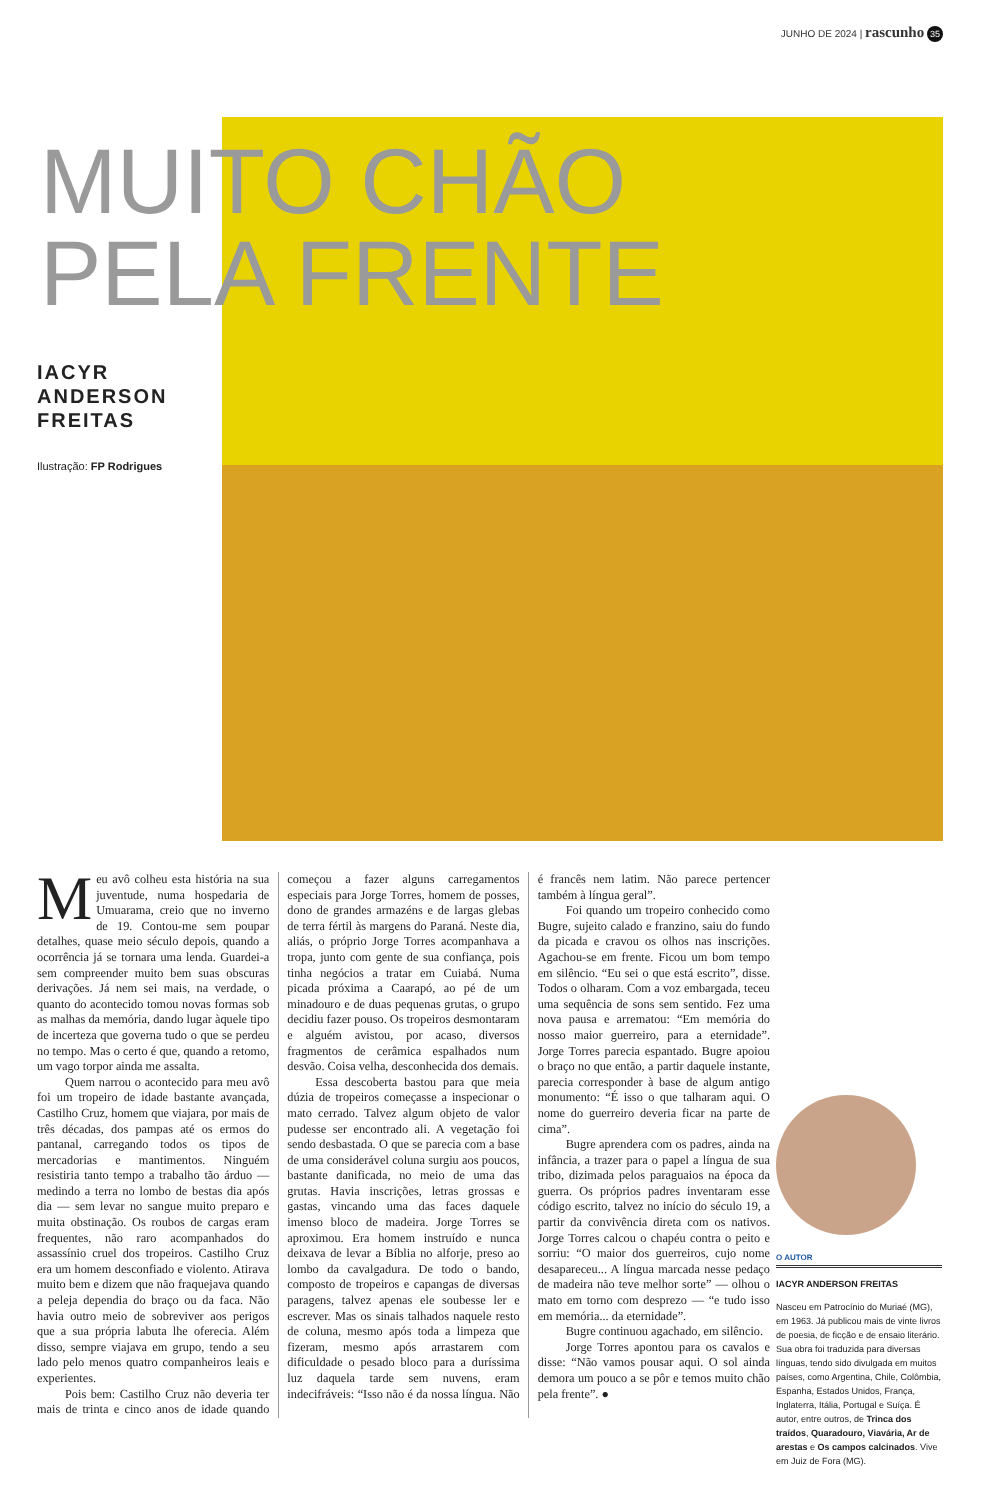JUNHO DE 2024 | rascunho 35
MUITO CHÃO
PELA FRENTE
IACYR
ANDERSON
FREITAS
Ilustração: FP Rodrigues
Meu avô colheu esta história na sua juventude, numa hospedaria de Umuarama, creio que no inverno de 19. Contou-me sem poupar detalhes, quase meio século depois, quando a ocorrência já se tornara uma lenda. Guardei-a sem compreender muito bem suas obscuras derivações. Já nem sei mais, na verdade, o quanto do acontecido tomou novas formas sob as malhas da memória, dando lugar àquele tipo de incerteza que governa tudo o que se perdeu no tempo. Mas o certo é que, quando a retomo, um vago torpor ainda me assalta.
Quem narrou o acontecido para meu avô foi um tropeiro de idade bastante avançada, Castilho Cruz, homem que viajara, por mais de três décadas, dos pampas até os ermos do pantanal, carregando todos os tipos de mercadorias e mantimentos. Ninguém resistiria tanto tempo a trabalho tão árduo — medindo a terra no lombo de bestas dia após dia — sem levar no sangue muito preparo e muita obstinação. Os roubos de cargas eram frequentes, não raro acompanhados do assassínio cruel dos tropeiros. Castilho Cruz era um homem desconfiado e violento. Atirava muito bem e dizem que não fraquejava quando a peleja dependia do braço ou da faca. Não havia outro meio de sobreviver aos perigos que a sua própria labuta lhe oferecia. Além disso, sempre viajava em grupo, tendo a seu lado pelo menos quatro companheiros leais e experientes.
Pois bem: Castilho Cruz não deveria ter mais de trinta e cinco anos de idade quando começou a fazer alguns carregamentos especiais para Jorge Torres, homem de posses, dono de grandes armazéns e de largas glebas de terra fértil às margens do Paraná. Neste dia, aliás, o próprio Jorge Torres acompanhava a tropa, junto com gente de sua confiança, pois tinha negócios a tratar em Cuiabá. Numa picada próxima a Caarapó, ao pé de um minadouro e de duas pequenas grutas, o grupo decidiu fazer pouso. Os tropeiros desmontaram e alguém avistou, por acaso, diversos fragmentos de cerâmica espalhados num desvão. Coisa velha, desconhecida dos demais.
Essa descoberta bastou para que meia dúzia de tropeiros começasse a inspecionar o mato cerrado. Talvez algum objeto de valor pudesse ser encontrado ali. A vegetação foi sendo desbastada. O que se parecia com a base de uma considerável coluna surgiu aos poucos, bastante danificada, no meio de uma das grutas. Havia inscrições, letras grossas e gastas, vincando uma das faces daquele imenso bloco de madeira. Jorge Torres se aproximou. Era homem instruído e nunca deixava de levar a Bíblia no alforje, preso ao lombo da cavalgadura. De todo o bando, composto de tropeiros e capangas de diversas paragens, talvez apenas ele soubesse ler e escrever. Mas os sinais talhados naquele resto de coluna, mesmo após toda a limpeza que fizeram, mesmo após arrastarem com dificuldade o pesado bloco para a duríssima luz daquela tarde sem nuvens, eram indecifráveis: “Isso não é da nossa língua. Não é francês nem latim. Não parece pertencer também à língua geral”.
Foi quando um tropeiro conhecido como Bugre, sujeito calado e franzino, saiu do fundo da picada e cravou os olhos nas inscrições. Agachou-se em frente. Ficou um bom tempo em silêncio. “Eu sei o que está escrito”, disse. Todos o olharam. Com a voz embargada, teceu uma sequência de sons sem sentido. Fez uma nova pausa e arrematou: “Em memória do nosso maior guerreiro, para a eternidade”. Jorge Torres parecia espantado. Bugre apoiou o braço no que então, a partir daquele instante, parecia corresponder à base de algum antigo monumento: “É isso o que talharam aqui. O nome do guerreiro deveria ficar na parte de cima”.
Bugre aprendera com os padres, ainda na infância, a trazer para o papel a língua de sua tribo, dizimada pelos paraguaios na época da guerra. Os próprios padres inventaram esse código escrito, talvez no início do século 19, a partir da convivência direta com os nativos. Jorge Torres calcou o chapéu contra o peito e sorriu: “O maior dos guerreiros, cujo nome desapareceu... A língua marcada nesse pedaço de madeira não teve melhor sorte” — olhou o mato em torno com desprezo — “e tudo isso em memória... da eternidade”.
Bugre continuou agachado, em silêncio.
Jorge Torres apontou para os cavalos e disse: “Não vamos pousar aqui. O sol ainda demora um pouco a se pôr e temos muito chão pela frente”. ●
O AUTOR
IACYR ANDERSON FREITAS
Nasceu em Patrocínio do Muriaé (MG), em 1963. Já publicou mais de vinte livros de poesia, de ficção e de ensaio literário. Sua obra foi traduzida para diversas línguas, tendo sido divulgada em muitos países, como Argentina, Chile, Colômbia, Espanha, Estados Unidos, França, Inglaterra, Itália, Portugal e Suíça. É autor, entre outros, de Trinca dos traídos, Quaradouro, Viavária, Ar de arestas e Os campos calcinados. Vive em Juiz de Fora (MG).